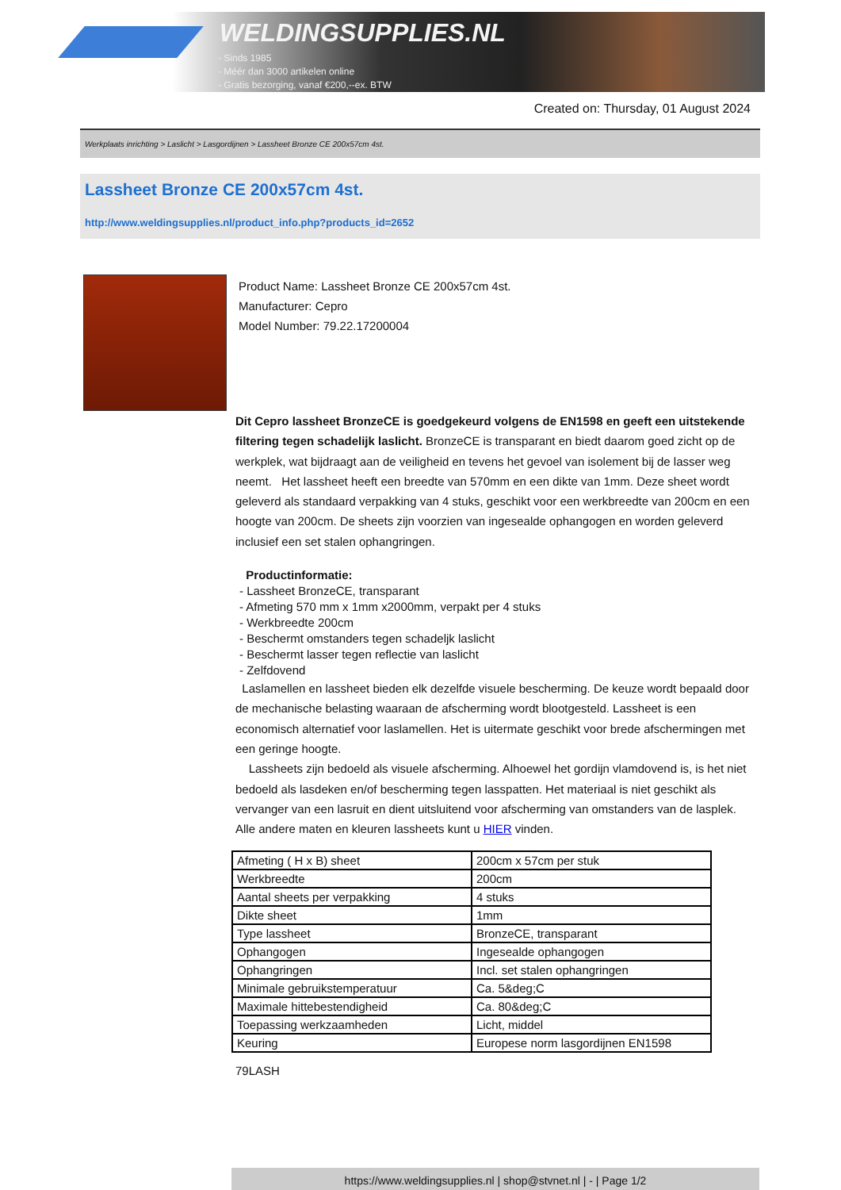WELDINGSUPPLIES.NL
- Sinds 1985
- Méér dan 3000 artikelen online
- Gratis bezorging, vanaf €200,--ex. BTW
Created on: Thursday, 01 August 2024
Werkplaats inrichting > Laslicht > Lasgordijnen > Lassheet Bronze CE 200x57cm 4st.
Lassheet Bronze CE 200x57cm 4st.
http://www.weldingsupplies.nl/product_info.php?products_id=2652
Product Name: Lassheet Bronze CE 200x57cm 4st.
Manufacturer: Cepro
Model Number: 79.22.17200004
Dit Cepro lassheet BronzeCE is goedgekeurd volgens de EN1598 en geeft een uitstekende filtering tegen schadelijk laslicht. BronzeCE is transparant en biedt daarom goed zicht op de werkplek, wat bijdraagt aan de veiligheid en tevens het gevoel van isolement bij de lasser weg neemt. Het lassheet heeft een breedte van 570mm en een dikte van 1mm. Deze sheet wordt geleverd als standaard verpakking van 4 stuks, geschikt voor een werkbreedte van 200cm en een hoogte van 200cm. De sheets zijn voorzien van ingesealde ophangogen en worden geleverd inclusief een set stalen ophangringen.
Productinformatie:
- Lassheet BronzeCE, transparant
- Afmeting 570 mm x 1mm x2000mm, verpakt per 4 stuks
- Werkbreedte 200cm
- Beschermt omstanders tegen schadeljk laslicht
- Beschermt lasser tegen reflectie van laslicht
- Zelfdovend
Laslamellen en lassheet bieden elk dezelfde visuele bescherming. De keuze wordt bepaald door de mechanische belasting waaraan de afscherming wordt blootgesteld. Lassheet is een economisch alternatief voor laslamellen. Het is uitermate geschikt voor brede afschermingen met een geringe hoogte.
Lassheets zijn bedoeld als visuele afscherming. Alhoewel het gordijn vlamdovend is, is het niet bedoeld als lasdeken en/of bescherming tegen lasspatten. Het materiaal is niet geschikt als vervanger van een lasruit en dient uitsluitend voor afscherming van omstanders van de lasplek. Alle andere maten en kleuren lassheets kunt u HIER vinden.
| Afmeting ( H x B) sheet | 200cm x 57cm per stuk |
| Werkbreedte | 200cm |
| Aantal sheets per verpakking | 4 stuks |
| Dikte sheet | 1mm |
| Type lassheet | BronzeCE, transparant |
| Ophangogen | Ingesealde ophangogen |
| Ophangringen | Incl. set stalen ophangringen |
| Minimale gebruikstemperatuur | Ca. 5&deg;C |
| Maximale hittebestendigheid | Ca. 80&deg;C |
| Toepassing werkzaamheden | Licht, middel |
| Keuring | Europese norm lasgordijnen EN1598 |
79LASH
https://www.weldingsupplies.nl | shop@stvnet.nl | - | Page 1/2